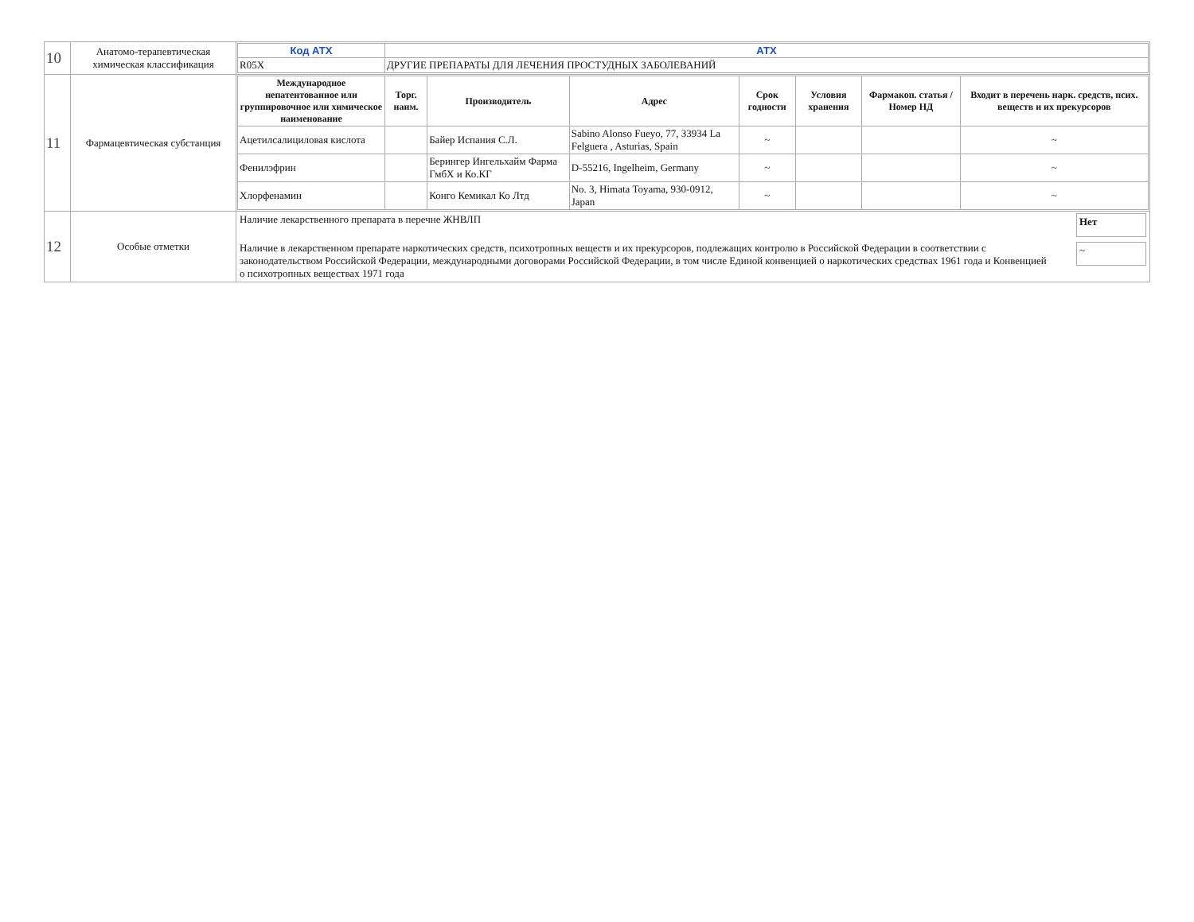| 10 | Анатомо-терапевтическая химическая классификация | / Код АТХ / АТХ / / R05X / ДРУГИЕ ПРЕПАРАТЫ ДЛЯ ЛЕЧЕНИЯ ПРОСТУДНЫХ ЗАБОЛЕВАНИЙ / |
| 11 | Фармацевтическая субстанция | / Международное непатентованное или группировочное или химическое наименование / Торг. наим. / Производитель / Адрес / Срок годности / Условия хранения / Фармакоп. статья / Номер НД / Входит в перечень нарк. средств, псих. веществ и их прекурсоров / / --- / --- / --- / --- / --- / --- / --- / --- / / Ацетилсалициловая кислота / / Байер Испания С.Л. / Sabino Alonso Fueyo, 77, 33934 La Felguera , Asturias, Spain / ~ / / / ~ / / Фенилэфрин / / Берингер Ингельхайм Фарма ГмбХ и Ко.КГ / D-55216, Ingelheim, Germany / ~ / / / ~ / / Хлорфенамин / / Конго Кемикал Ко Лтд / No. 3, Himata Toyama, 930-0912, Japan / ~ / / / ~ / |
| 12 | Особые отметки | Наличие лекарственного препарата в перечне ЖНВЛП Нет Наличие в лекарственном препарате наркотических средств, психотропных веществ и их прекурсоров, подлежащих контролю в Российской Федерации в соответствии с законодательством Российской Федерации, международными договорами Российской Федерации, в том числе Единой конвенцией о наркотических средствах 1961 года и Конвенцией о психотропных веществах 1971 года ~ |